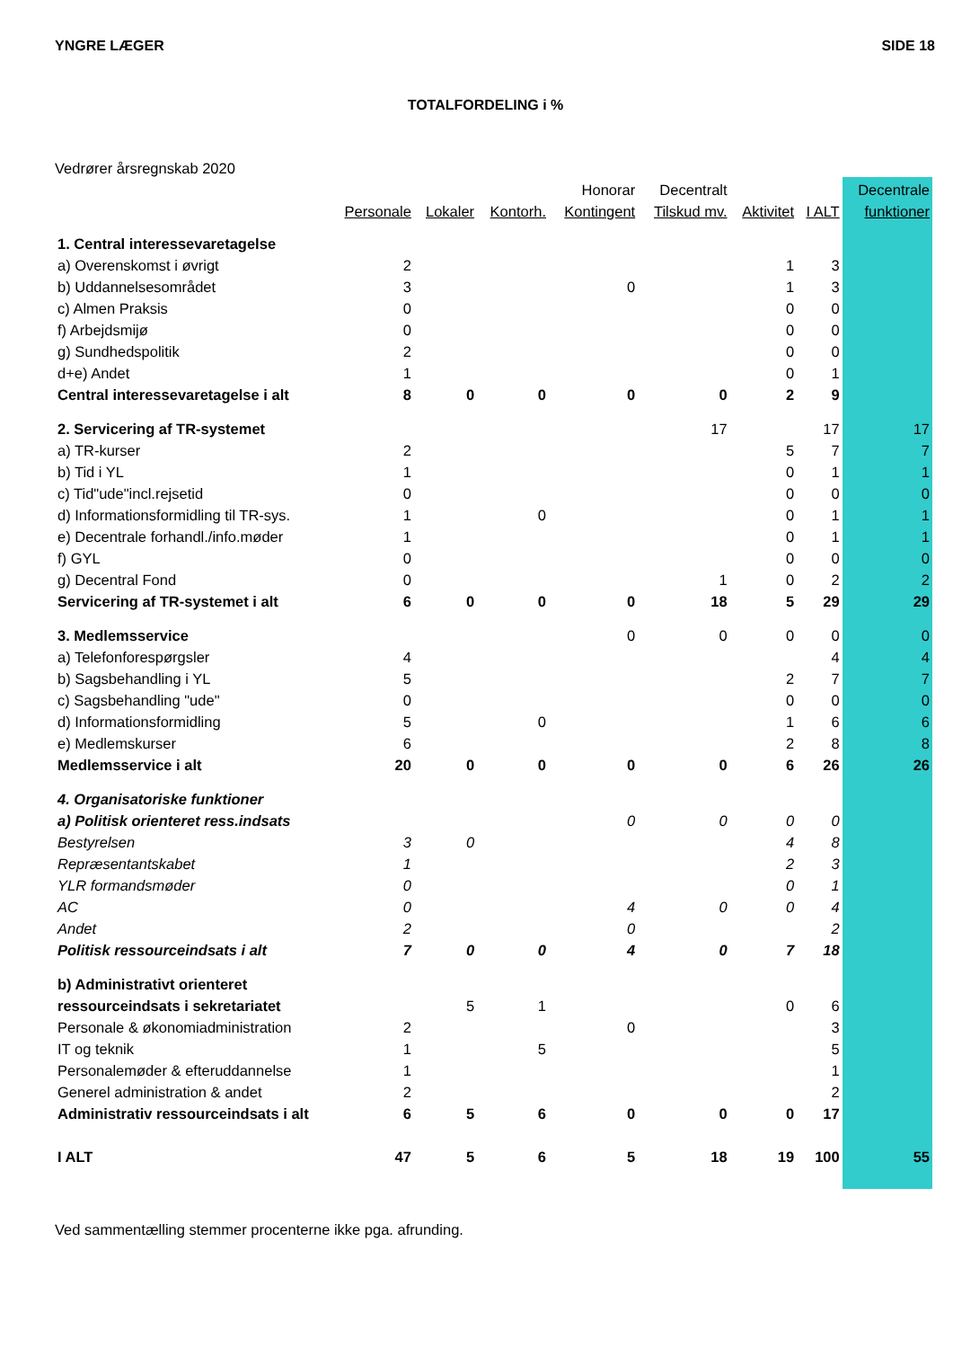YNGRE LÆGER SIDE 18
TOTALFORDELING i %
Vedrører årsregnskab 2020
| | | | | Honorar | Decentralt | | | Decentrale |
| --- | --- | --- | --- | --- | --- | --- | --- | --- |
| | Personale | Lokaler | Kontorh. | Kontingent | Tilskud mv. | Aktivitet | I ALT | funktioner |
| 1. Central interessevaretagelse | | | | | | | | |
| a) Overenskomst i øvrigt | 2 | | | | | 1 | 3 | |
| b) Uddannelsesområdet | 3 | | | 0 | | 1 | 3 | |
| c) Almen Praksis | 0 | | | | | 0 | 0 | |
| f) Arbejdsmijø | 0 | | | | | 0 | 0 | |
| g) Sundhedspolitik | 2 | | | | | 0 | 0 | |
| d+e) Andet | 1 | | | | | 0 | 1 | |
| Central interessevaretagelse i alt | 8 | 0 | 0 | 0 | 0 | 2 | 9 | |
| 2. Servicering af TR-systemet | | | | | 17 | | 17 | 17 |
| a) TR-kurser | 2 | | | | | 5 | 7 | 7 |
| b) Tid i YL | 1 | | | | | 0 | 1 | 1 |
| c) Tid"ude"incl.rejsetid | 0 | | | | | 0 | 0 | 0 |
| d) Informationsformidling til TR-sys. | 1 | | 0 | | | 0 | 1 | 1 |
| e) Decentrale forhandl./info.møder | 1 | | | | | 0 | 1 | 1 |
| f) GYL | 0 | | | | | 0 | 0 | 0 |
| g) Decentral Fond | 0 | | | | 1 | 0 | 2 | 2 |
| Servicering af TR-systemet i alt | 6 | 0 | 0 | 0 | 18 | 5 | 29 | 29 |
| 3. Medlemsservice | | | | 0 | 0 | 0 | 0 | 0 |
| a) Telefonforespørgsler | 4 | | | | | | 4 | 4 |
| b) Sagsbehandling i YL | 5 | | | | | 2 | 7 | 7 |
| c) Sagsbehandling "ude" | 0 | | | | | 0 | 0 | 0 |
| d) Informationsformidling | 5 | | 0 | | | 1 | 6 | 6 |
| e) Medlemskurser | 6 | | | | | 2 | 8 | 8 |
| Medlemsservice i alt | 20 | 0 | 0 | 0 | 0 | 6 | 26 | 26 |
| 4. Organisatoriske funktioner | | | | | | | | |
| a) Politisk orienteret ress.indsats | | | | 0 | 0 | 0 | 0 | |
| Bestyrelsen | 3 | 0 | | | | 4 | 8 | |
| Repræsentantskabet | 1 | | | | | 2 | 3 | |
| YLR formandsmøder | 0 | | | | | 0 | 1 | |
| AC | 0 | | | 4 | 0 | 0 | 4 | |
| Andet | 2 | | | 0 | | | 2 | |
| Politisk ressourceindsats i alt | 7 | 0 | 0 | 4 | 0 | 7 | 18 | |
| b) Administrativt orienteret | | | | | | | | |
| ressourceindsats i sekretariatet | | 5 | 1 | | | 0 | 6 | |
| Personale & økonomiadministration | 2 | | | 0 | | | 3 | |
| IT og teknik | 1 | | 5 | | | | 5 | |
| Personalemøder & efteruddannelse | 1 | | | | | | 1 | |
| Generel administration & andet | 2 | | | | | | 2 | |
| Administrativ ressourceindsats i alt | 6 | 5 | 6 | 0 | 0 | 0 | 17 | |
| I ALT | 47 | 5 | 6 | 5 | 18 | 19 | 100 | 55 |
Ved sammentælling stemmer procenterne ikke pga. afrunding.